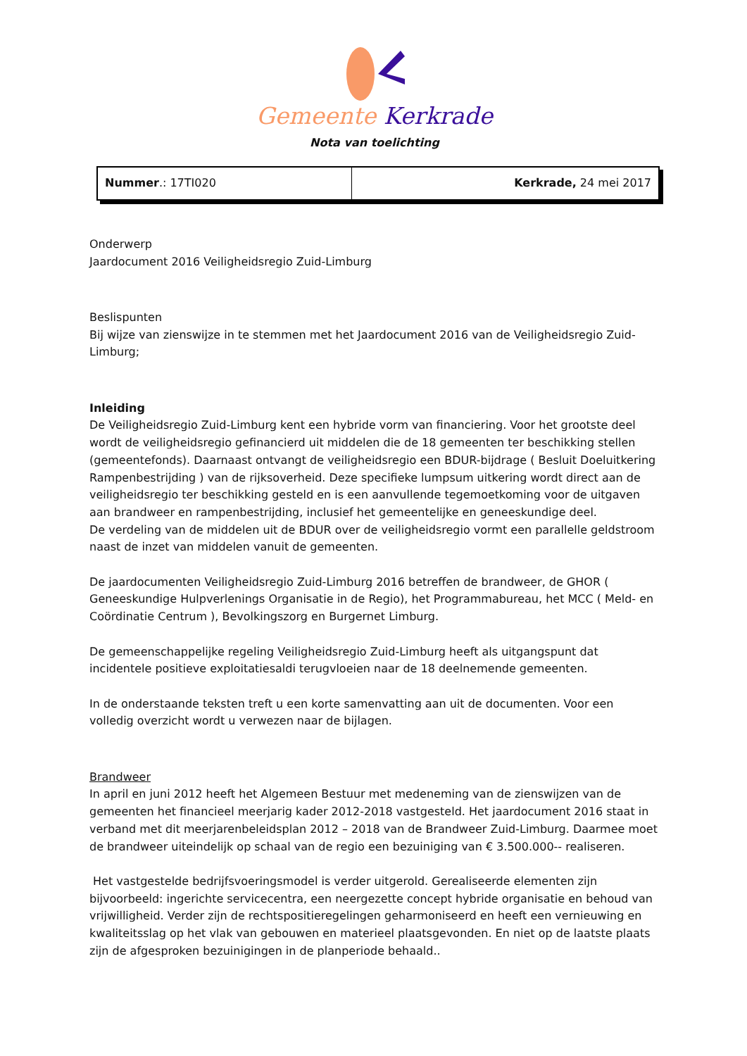Gemeente Kerkrade
Nota van toelichting
| Nummer .: 17TI020 | Kerkrade, 24 mei 2017 |
Onderwerp
Jaardocument 2016 Veiligheidsregio Zuid-Limburg
Beslispunten
Bij wijze van zienswijze in te stemmen met het Jaardocument 2016 van de Veiligheidsregio Zuid-Limburg;
Inleiding
De Veiligheidsregio Zuid-Limburg kent een hybride vorm van financiering. Voor het grootste deel wordt de veiligheidsregio gefinancierd uit middelen die de 18 gemeenten ter beschikking stellen (gemeentefonds). Daarnaast ontvangt de veiligheidsregio een BDUR-bijdrage ( Besluit Doeluitkering Rampenbestrijding ) van de rijksoverheid. Deze specifieke lumpsum uitkering wordt direct aan de veiligheidsregio ter beschikking gesteld en is een aanvullende tegemoetkoming voor de uitgaven aan brandweer en rampenbestrijding, inclusief het gemeentelijke en geneeskundige deel.
De verdeling van de middelen uit de BDUR over de veiligheidsregio vormt een parallelle geldstroom naast de inzet van middelen vanuit de gemeenten.
De jaardocumenten Veiligheidsregio Zuid-Limburg 2016 betreffen de brandweer, de GHOR ( Geneeskundige Hulpverlenings Organisatie in de Regio), het Programmabureau, het MCC ( Meld- en Coördinatie Centrum ), Bevolkingszorg en Burgernet Limburg.
De gemeenschappelijke regeling Veiligheidsregio Zuid-Limburg heeft als uitgangspunt dat incidentele positieve exploitatiesaldi terugvloeien naar de 18 deelnemende gemeenten.
In de onderstaande teksten treft u een korte samenvatting aan uit de documenten. Voor een volledig overzicht wordt u verwezen naar de bijlagen.
Brandweer
In april en juni 2012 heeft het Algemeen Bestuur met medeneming van de zienswijzen van de gemeenten het financieel meerjarig kader 2012-2018 vastgesteld. Het jaardocument 2016 staat in verband met dit meerjarenbeleidsplan 2012 – 2018 van de Brandweer Zuid-Limburg. Daarmee moet de brandweer uiteindelijk op schaal van de regio een bezuiniging van € 3.500.000-- realiseren.
Het vastgestelde bedrijfsvoeringsmodel is verder uitgerold. Gerealiseerde elementen zijn bijvoorbeeld: ingerichte servicecentra, een neergezette concept hybride organisatie en behoud van vrijwilligheid. Verder zijn de rechtspositieregelingen geharmoniseerd en heeft een vernieuwing en kwaliteitsslag op het vlak van gebouwen en materieel plaatsgevonden. En niet op de laatste plaats zijn de afgesproken bezuinigingen in de planperiode behaald..